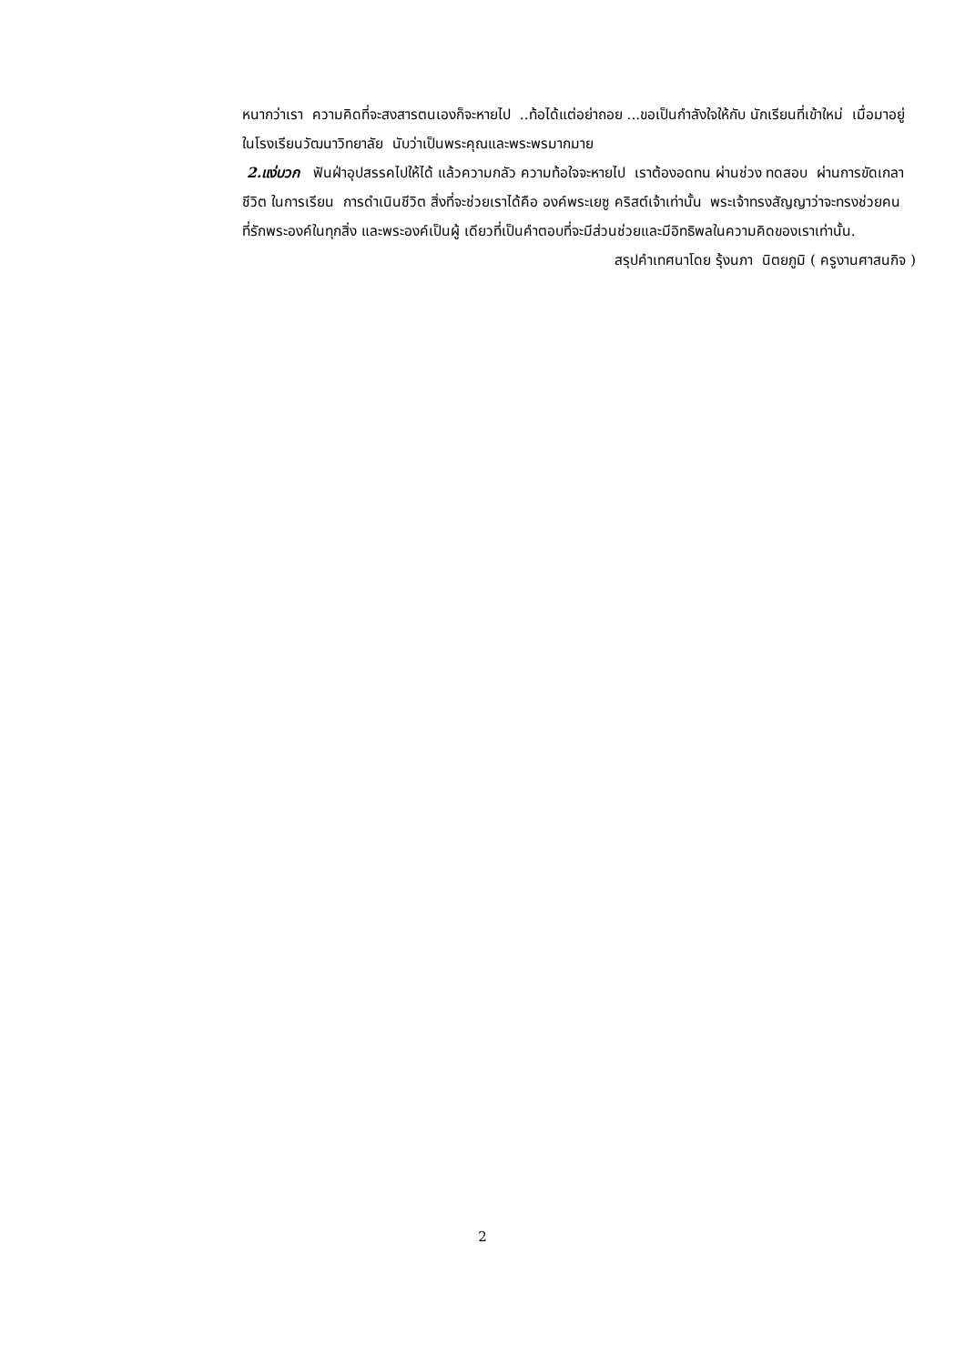หนากว่าเรา ความคิดที่จะสงสารตนเองก็จะหายไป ..ท้อได้แต่อย่าถอย ...ขอเป็นกำลังใจให้กับ นักเรียนที่เข้าใหม่ เมื่อมาอยู่ในโรงเรียนวัฒนาวิทยาลัย นับว่าเป็นพระคุณและพระพรมากมาย
2.แง่บวก ฟันฝ่าอุปสรรคไปให้ได้ แล้วความกลัว ความท้อใจจะหายไป เราต้องอดทน ผ่านช่วง ทดสอบ ผ่านการขัดเกลาชีวิต ในการเรียน การดำเนินชีวิต สิ่งที่จะช่วยเราได้คือ องค์พระเยซู คริสต์เจ้าเท่านั้น พระเจ้าทรงสัญญาว่าจะทรงช่วยคนที่รักพระองค์ในทุกสิ่ง และพระองค์เป็นผู้ เดียวที่เป็นคำตอบที่จะมีส่วนช่วยและมีอิทธิพลในความคิดของเราเท่านั้น.
สรุปคำเทศนาโดย รุ้งนภา นิตยภูมิ ( ครูงานศาสนกิจ )
2